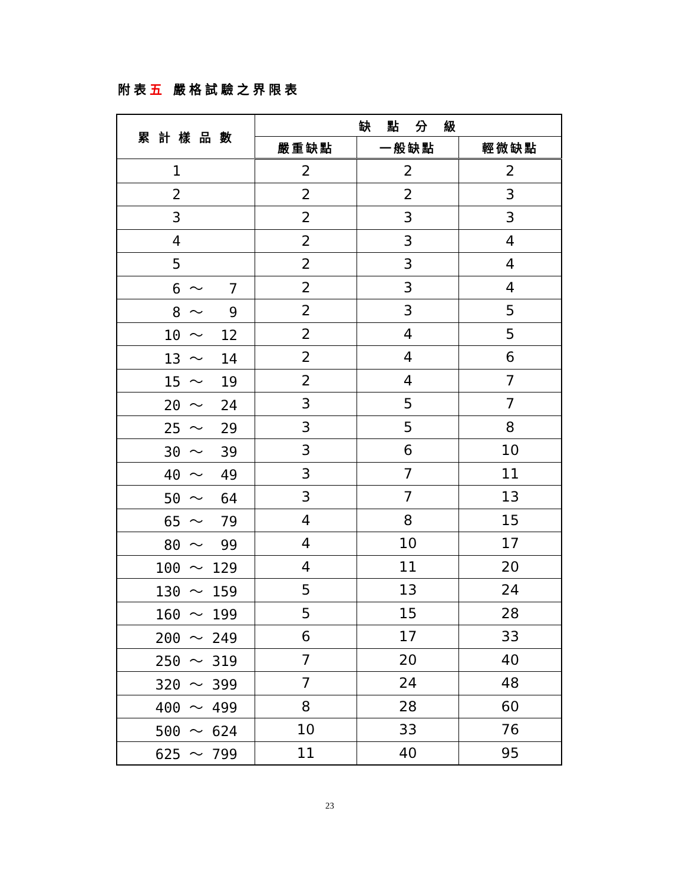附表五 嚴格試驗之界限表
| 累 計 樣 品 數 | 缺 點 分 級 | | |
| --- | --- | --- | --- |
| | 嚴重缺點 | 一般缺點 | 輕微缺點 |
| 1 | 2 | 2 | 2 |
| 2 | 2 | 2 | 3 |
| 3 | 2 | 3 | 3 |
| 4 | 2 | 3 | 4 |
| 5 | 2 | 3 | 4 |
| 6 ～ 7 | 2 | 3 | 4 |
| 8 ～ 9 | 2 | 3 | 5 |
| 10 ～ 12 | 2 | 4 | 5 |
| 13 ～ 14 | 2 | 4 | 6 |
| 15 ～ 19 | 2 | 4 | 7 |
| 20 ～ 24 | 3 | 5 | 7 |
| 25 ～ 29 | 3 | 5 | 8 |
| 30 ～ 39 | 3 | 6 | 10 |
| 40 ～ 49 | 3 | 7 | 11 |
| 50 ～ 64 | 3 | 7 | 13 |
| 65 ～ 79 | 4 | 8 | 15 |
| 80 ～ 99 | 4 | 10 | 17 |
| 100 ～ 129 | 4 | 11 | 20 |
| 130 ～ 159 | 5 | 13 | 24 |
| 160 ～ 199 | 5 | 15 | 28 |
| 200 ～ 249 | 6 | 17 | 33 |
| 250 ～ 319 | 7 | 20 | 40 |
| 320 ～ 399 | 7 | 24 | 48 |
| 400 ～ 499 | 8 | 28 | 60 |
| 500 ～ 624 | 10 | 33 | 76 |
| 625 ～ 799 | 11 | 40 | 95 |
23